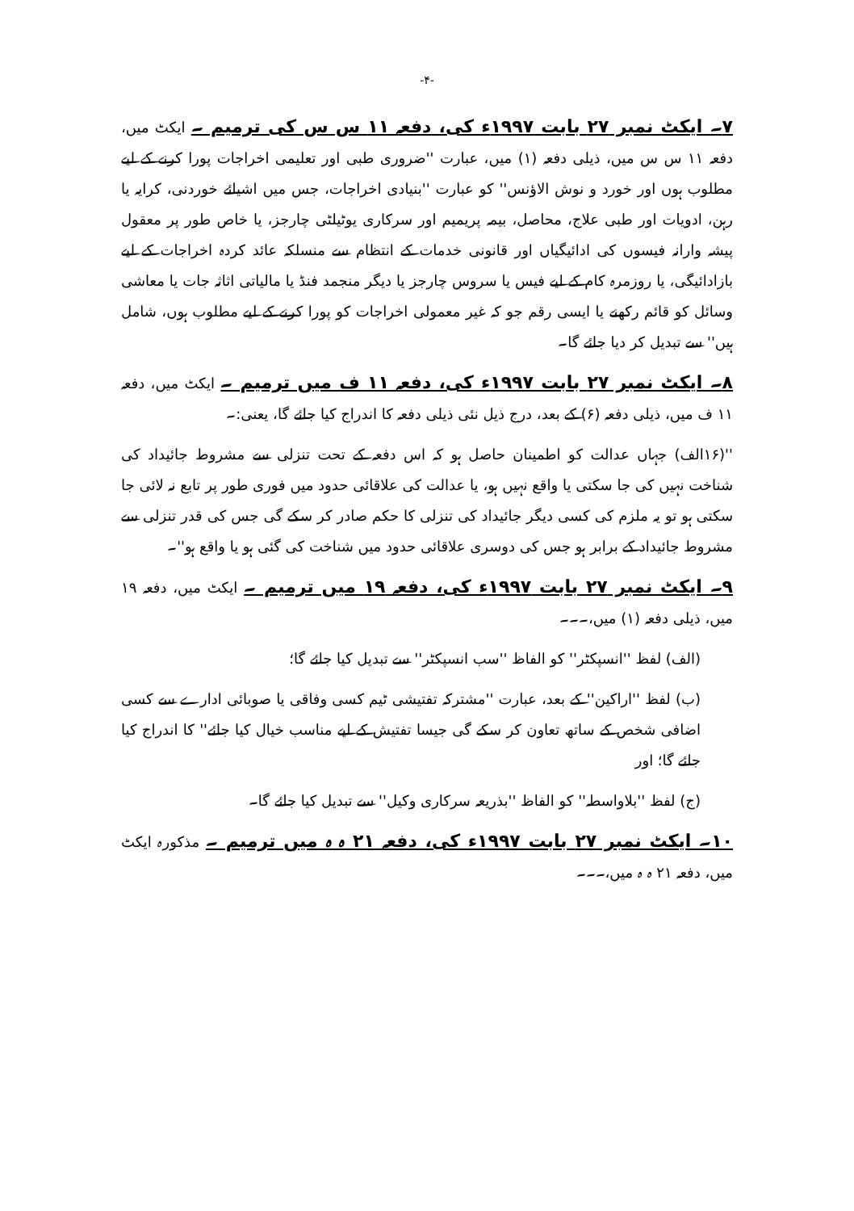-۴-
۷۔ ایکٹ نمبر ۲۷ بابت ۱۹۹۷ء کی، دفعہ ۱۱ س س کی ترمیم ۔ ایکٹ میں، دفعہ ۱۱ س س میں، ذیلی دفعہ (۱) میں، عبارت ''ضروری طبی اور تعلیمی اخراجات پورا کرنے کے لیے مطلوب ہوں اور خورد و نوش الاؤنس'' کو عبارت ''بنیادی اخراجات، جس میں اشیائے خوردنی، کرایہ یا رہن، ادویات اور طبی علاج، محاصل، بیمہ پریمیم اور سرکاری یوٹیلٹی چارجز، یا خاص طور پر معقول پیشہ وارانہ فیسوں کی ادائیگیاں اور قانونی خدمات کے انتظام سے منسلکہ عائد کردہ اخراجات کے لیے بازادائیگی، یا روزمرہ کام کے لیے فیس یا سروس چارجز یا دیگر منجمد فنڈ یا مالیاتی اثاثہ جات یا معاشی وسائل کو قائم رکھنے یا ایسی رقم جو کہ غیر معمولی اخراجات کو پورا کرنے کے لیے مطلوب ہوں، شامل ہیں'' سے تبدیل کر دیا جائے گا۔
۸۔ ایکٹ نمبر ۲۷ بابت ۱۹۹۷ء کی، دفعہ ۱۱ ف میں ترمیم ۔ ایکٹ میں، دفعہ ۱۱ ف میں، ذیلی دفعہ (۶) کے بعد، درج ذیل نئی ذیلی دفعہ کا اندراج کیا جائے گا، یعنی:۔
''(۱۶الف) جہاں عدالت کو اطمینان حاصل ہو کہ اس دفعہ کے تحت تنزلی سے مشروط جائیداد کی شناخت نہیں کی جا سکتی یا واقع نہیں ہو، یا عدالت کی علاقائی حدود میں فوری طور پر تابع نہ لائی جا سکتی ہو تو یہ ملزم کی کسی دیگر جائیداد کی تنزلی کا حکم صادر کر سکے گی جس کی قدر تنزلی سے مشروط جائیداد کے برابر ہو جس کی دوسری علاقائی حدود میں شناخت کی گئی ہو یا واقع ہو''۔
۹۔ ایکٹ نمبر ۲۷ بابت ۱۹۹۷ء کی، دفعہ ۱۹ میں ترمیم ۔ ایکٹ میں، دفعہ ۱۹ میں، ذیلی دفعہ (۱) میں،۔۔۔
(الف) لفظ ''انسپکٹر'' کو الفاظ ''سب انسپکٹر'' سے تبدیل کیا جائے گا؛
(ب) لفظ ''اراکین'' کے بعد، عبارت ''مشترکہ تفتیشی ٹیم کسی وفاقی یا صوبائی ادارے سے کسی اضافی شخص کے ساتھ تعاون کر سکے گی جیسا تفتیش کے لیے مناسب خیال کیا جائے'' کا اندراج کیا جائے گا؛ اور
(ج) لفظ ''بلاواسطہ'' کو الفاظ ''بذریعہ سرکاری وکیل'' سے تبدیل کیا جائے گا۔
۱۰۔ ایکٹ نمبر ۲۷ بابت ۱۹۹۷ء کی، دفعہ ۲۱ ہ ہ میں ترمیم ۔ مذکورہ ایکٹ میں، دفعہ ۲۱ ہ ہ میں،۔۔۔